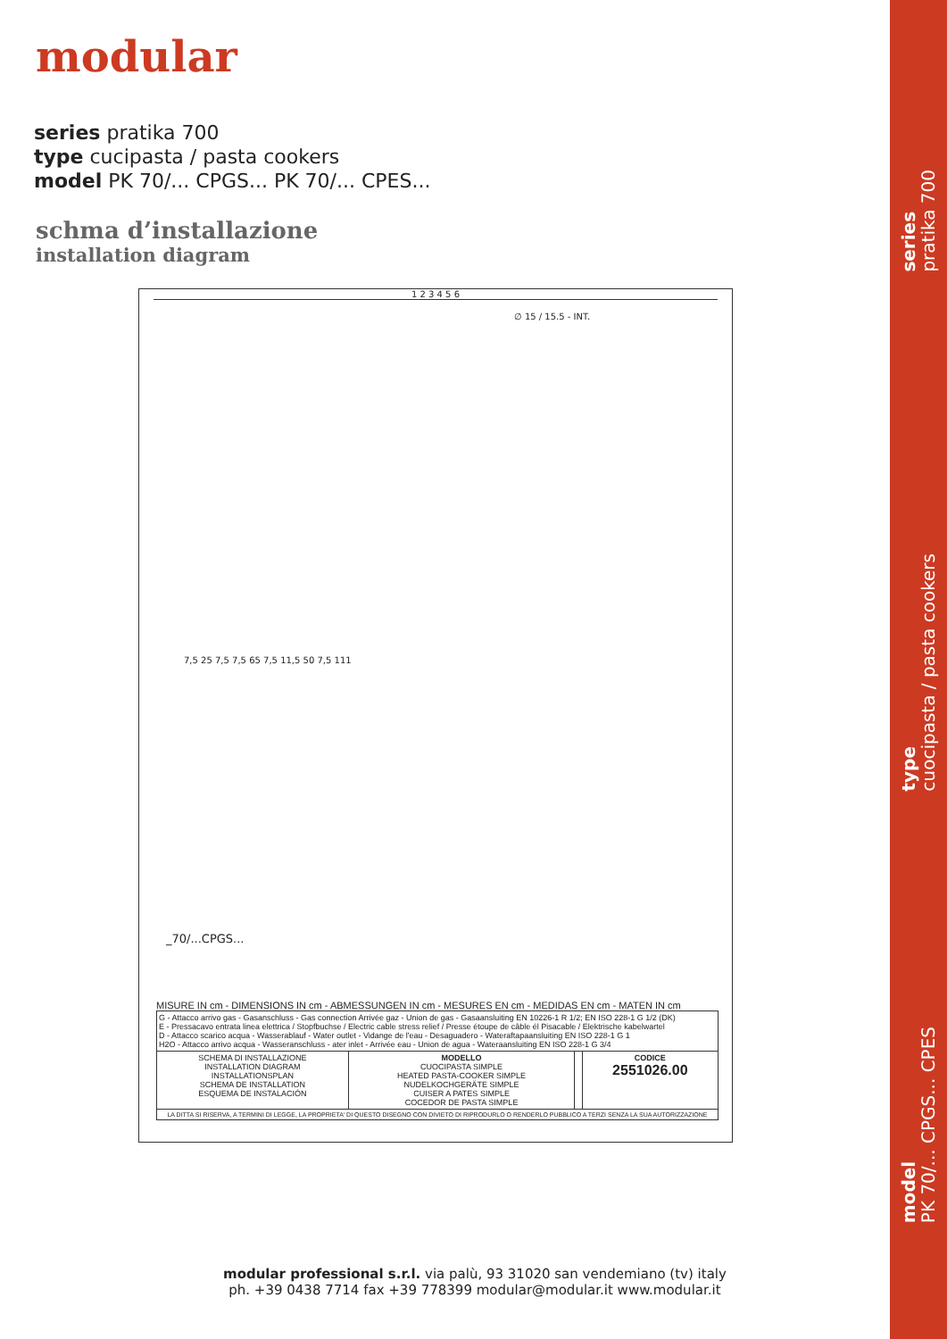modular
series pratika 700
type cucipasta / pasta cookers
model PK 70/... CPGS... PK 70/... CPES...
schma d’installazione
installation diagram
1 2 3 4 5 6
∅ 15 / 15.5 - INT.
7,5 25 7,5 7,5 65 7,5 11,5 50 7,5 111
_70/...CPGS...
MISURE IN cm - DIMENSIONS IN cm - ABMESSUNGEN IN cm - MESURES EN cm - MEDIDAS EN cm - MATEN IN cm
| G - Attacco arrivo gas - Gasanschluss - Gas connection Arrivée gaz - Union de gas - Gasaansluiting EN 10226-1 R 1/2; EN ISO 228-1 G 1/2 (DK) E - Pressacavo entrata linea elettrica / Stopfbuchse / Electric cable stress relief / Presse étoupe de câble él Pisacable / Elektrische kabelwartel D - Attacco scarico acqua - Wasserablauf - Water outlet - Vidange de l'eau - Desaguadero - Wateraftapaansluiting EN ISO 228-1 G 1 H2O - Attacco arrivo acqua - Wasseranschluss - ater inlet - Arrivée eau - Union de agua - Wateraansluiting EN ISO 228-1 G 3/4 | | | |
| SCHEMA DI INSTALLAZIONE INSTALLATION DIAGRAM INSTALLATIONSPLAN SCHEMA DE INSTALLATION ESQUEMA DE INSTALACIÓN | MODELLO CUOCIPASTA SIMPLE HEATED PASTA-COOKER SIMPLE NUDELKOCHGERÄTE SIMPLE CUISER A PATES SIMPLE COCEDOR DE PASTA SIMPLE | | CODICE 2551026.00 |
| LA DITTA SI RISERVA, A TERMINI DI LEGGE, LA PROPRIETA' DI QUESTO DISEGNO CON DIVIETO DI RIPRODURLO O RENDERLO PUBBLICO A TERZI SENZA LA SUA AUTORIZZAZIONE | | | |
modular professional s.r.l. via palù, 93 31020 san vendemiano (tv) italy
ph. +39 0438 7714 fax +39 778399 modular@modular.it www.modular.it
series
pratika 700
type
cuocipasta / pasta cookers
model
PK 70/... CPGS... CPES